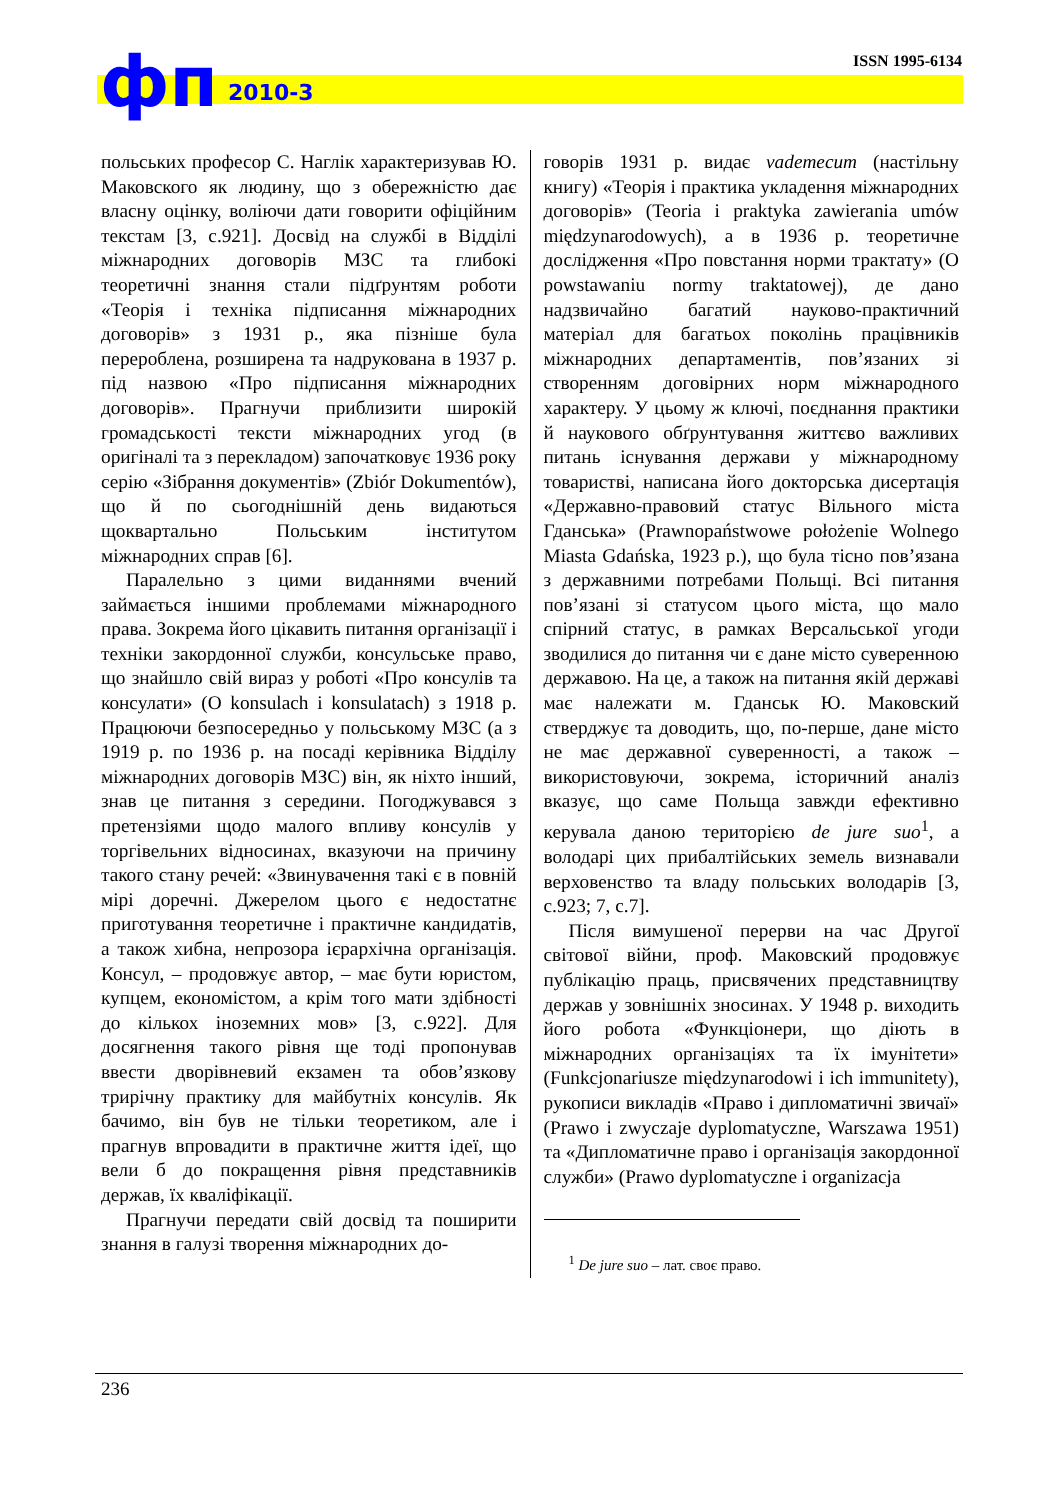фп 2010-3
ISSN 1995-6134
польських професор С. Наглік характеризував Ю. Маковского як людину, що з обережністю дає власну оцінку, воліючи дати говорити офіційним текстам [3, с.921]. Досвід на службі в Відділі міжнародних договорів МЗС та глибокі теоретичні знання стали підґрунтям роботи «Теорія і техніка підписання міжнародних договорів» з 1931 р., яка пізніше була перероблена, розширена та надрукована в 1937 р. під назвою «Про підписання міжнародних договорів». Прагнучи приблизити широкій громадськості тексти міжнародних угод (в оригіналі та з перекладом) започатковує 1936 року серію «Зібрання документів» (Zbiór Dokumentów), що й по сьогоднішній день видаються щоквартально Польським інститутом міжнародних справ [6].
Паралельно з цими виданнями вчений займається іншими проблемами міжнародного права. Зокрема його цікавить питання організації і техніки закордонної служби, консульське право, що знайшло свій вираз у роботі «Про консулів та консулати» (O konsulach i konsulatach) з 1918 р. Працюючи безпосередньо у польському МЗС (а з 1919 р. по 1936 р. на посаді керівника Відділу міжнародних договорів МЗС) він, як ніхто інший, знав це питання з середини. Погоджувався з претензіями щодо малого впливу консулів у торгівельних відносинах, вказуючи на причину такого стану речей: «Звинувачення такі є в повній мірі доречні. Джерелом цього є недостатнє приготування теоретичне і практичне кандидатів, а також хибна, непрозора ієрархічна організація. Консул, – продовжує автор, – має бути юристом, купцем, економістом, а крім того мати здібності до кількох іноземних мов» [3, с.922]. Для досягнення такого рівня ще тоді пропонував ввести дворівневий екзамен та обов’язкову трирічну практику для майбутніх консулів. Як бачимо, він був не тільки теоретиком, але і прагнув впровадити в практичне життя ідеї, що вели б до покращення рівня представників держав, їх кваліфікації.
Прагнучи передати свій досвід та поширити знання в галузі творення міжнародних до-
говорів 1931 р. видає vademecum (настільну книгу) «Теорія і практика укладення міжнародних договорів» (Teoria i praktyka zawierania umów międzynarodowych), а в 1936 р. теоретичне дослідження «Про повстання норми трактату» (O powstawaniu normy traktatowej), де дано надзвичайно багатий науково-практичний матеріал для багатьох поколінь працівників міжнародних департаментів, пов’язаних зі створенням договірних норм міжнародного характеру. У цьому ж ключі, поєднання практики й наукового обґрунтування життєво важливих питань існування держави у міжнародному товаристві, написана його докторська дисертація «Державно-правовий статус Вільного міста Гданська» (Prawnopaństwowe położenie Wolnego Miasta Gdańska, 1923 р.), що була тісно пов’язана з державними потребами Польщі. Всі питання пов’язані зі статусом цього міста, що мало спірний статус, в рамках Версальської угоди зводилися до питання чи є дане місто суверенною державою. На це, а також на питання якій державі має належати м. Гданськ Ю. Маковский стверджує та доводить, що, по-перше, дане місто не має державної суверенності, а також – використовуючи, зокрема, історичний аналіз вказує, що саме Польща завжди ефективно керувала даною територією de jure suo<sup>1</sup>, а володарі цих прибалтійських земель визнавали верховенство та владу польських володарів [3, с.923; 7, с.7].
Після вимушеної перерви на час Другої світової війни, проф. Маковский продовжує публікацію праць, присвячених представництву держав у зовнішніх зносинах. У 1948 р. виходить його робота «Функціонери, що діють в міжнародних організаціях та їх імунітети» (Funkcjonariusze międzynarodowi i ich immunitety), рукописи викладів «Право і дипломатичні звичаї» (Prawo i zwyczaje dyplomatyczne, Warszawa 1951) та «Дипломатичне право і організація закордонної служби» (Prawo dyplomatyczne i organizacja
<sup>1</sup> De jure suo – лат. своє право.
236